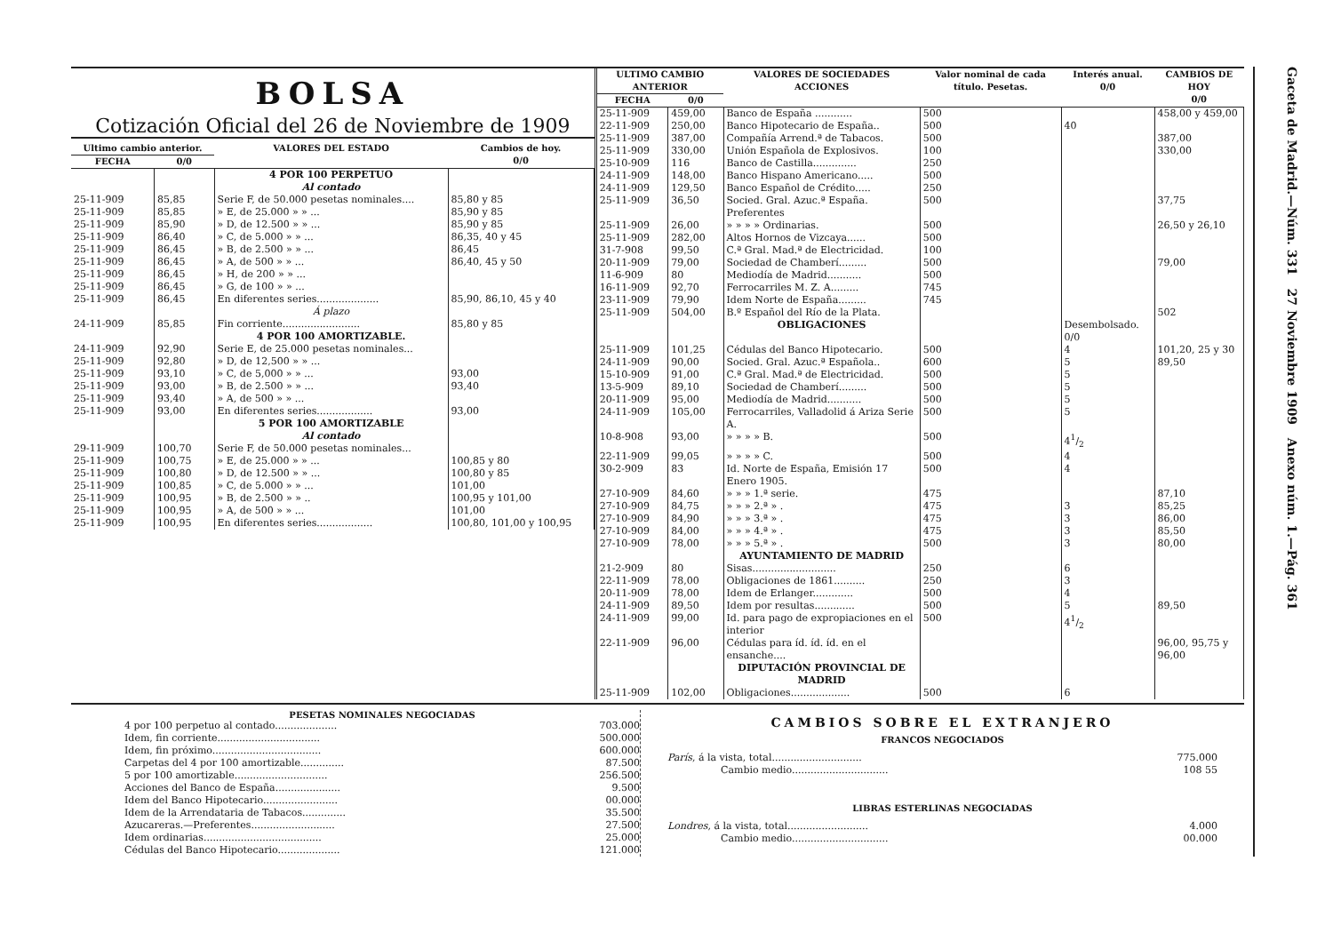BOLSA
Cotización Oficial del 26 de Noviembre de 1909
| Ultimo cambio anterior. | | VALORES DEL ESTADO | Cambios de hoy. 0/0 |
| --- | --- | --- | --- |
| FECHA | 0/0 | | |
| | | 4 POR 100 PERPETUO Al contado | |
| 25-11-909 | 85,85 | Serie F, de 50.000 pesetas nominales.... | 85,80 y 85 |
| 25-11-909 | 85,85 | » E, de 25.000 » » ... | 85,90 y 85 |
| 25-11-909 | 85,90 | » D, de 12.500 » » ... | 85,90 y 85 |
| 25-11-909 | 86,40 | » C, de 5.000 » » ... | 86,35, 40 y 45 |
| 25-11-909 | 86,45 | » B, de 2.500 » » ... | 86,45 |
| 25-11-909 | 86,45 | » A, de 500 » » ... | 86,40, 45 y 50 |
| 25-11-909 | 86,45 | » H, de 200 » » ... | |
| 25-11-909 | 86,45 | » G, de 100 » » ... | |
| 25-11-909 | 86,45 | En diferentes series.................... | 85,90, 86,10, 45 y 40 |
| | | Á plazo | |
| 24-11-909 | 85,85 | Fin corriente......................... | 85,80 y 85 |
| | | 4 POR 100 AMORTIZABLE. | |
| 24-11-909 | 92,90 | Serie E, de 25.000 pesetas nominales... | |
| 25-11-909 | 92,80 | » D, de 12,500 » » ... | |
| 25-11-909 | 93,10 | » C, de 5,000 » » ... | 93,00 |
| 25-11-909 | 93,00 | » B, de 2.500 » » ... | 93,40 |
| 25-11-909 | 93,40 | » A, de 500 » » ... | |
| 25-11-909 | 93,00 | En diferentes series.................. | 93,00 |
| | | 5 POR 100 AMORTIZABLE Al contado | |
| 29-11-909 | 100,70 | Serie F, de 50.000 pesetas nominales... | |
| 25-11-909 | 100,75 | » E, de 25.000 » » ... | 100,85 y 80 |
| 25-11-909 | 100,80 | » D, de 12.500 » » ... | 100,80 y 85 |
| 25-11-909 | 100,85 | » C, de 5.000 » » ... | 101,00 |
| 25-11-909 | 100,95 | » B, de 2.500 » » .. | 100,95 y 101,00 |
| 25-11-909 | 100,95 | » A, de 500 » » ... | 101,00 |
| 25-11-909 | 100,95 | En diferentes series.................. | 100,80, 101,00 y 100,95 |
| ULTIMO CAMBIO ANTERIOR | | VALORES DE SOCIEDADES ACCIONES | Valor nominal de cada título. Pesetas. | Interés anual. 0/0 | CAMBIOS DE HOY 0/0 |
| --- | --- | --- | --- | --- | --- |
| FECHA | 0/0 | | | | |
| 25-11-909 | 459,00 | Banco de España ............ | 500 | | 458,00 y 459,00 |
| 22-11-909 | 250,00 | Banco Hipotecario de España.. | 500 | 40 | |
| 25-11-909 | 387,00 | Compañía Arrend.ª de Tabacos. | 500 | | 387,00 |
| 25-11-909 | 330,00 | Unión Española de Explosivos. | 100 | | 330,00 |
| 25-10-909 | 116 | Banco de Castilla.............. | 250 | | |
| 24-11-909 | 148,00 | Banco Hispano Americano..... | 500 | | |
| 24-11-909 | 129,50 | Banco Español de Crédito..... | 250 | | |
| 25-11-909 | 36,50 | Socied. Gral. Azuc.ª España. Preferentes | 500 | | 37,75 |
| 25-11-909 | 26,00 | » » » » Ordinarias. | 500 | | 26,50 y 26,10 |
| 25-11-909 | 282,00 | Altos Hornos de Vizcaya...... | 500 | | |
| 31-7-908 | 99,50 | C.ª Gral. Mad.ª de Electricidad. | 100 | | |
| 20-11-909 | 79,00 | Sociedad de Chamberí......... | 500 | | 79,00 |
| 11-6-909 | 80 | Mediodía de Madrid........... | 500 | | |
| 16-11-909 | 92,70 | Ferrocarriles M. Z. A......... | 745 | | |
| 23-11-909 | 79,90 | Idem Norte de España......... | 745 | | |
| 25-11-909 | 504,00 | B.º Español del Río de la Plata. | | | 502 |
| | | OBLIGACIONES | | Desembolsado. 0/0 | |
| 25-11-909 | 101,25 | Cédulas del Banco Hipotecario. | 500 | 4 | 101,20, 25 y 30 |
| 24-11-909 | 90,00 | Socied. Gral. Azuc.ª Española.. | 600 | 5 | 89,50 |
| 15-10-909 | 91,00 | C.ª Gral. Mad.ª de Electricidad. | 500 | 5 | |
| 13-5-909 | 89,10 | Sociedad de Chamberí......... | 500 | 5 | |
| 20-11-909 | 95,00 | Mediodía de Madrid........... | 500 | 5 | |
| 24-11-909 | 105,00 | Ferrocarriles, Valladolid á Ariza Serie A. | 500 | 5 | |
| 10-8-908 | 93,00 | » » » » B. | 500 | 41/2 | |
| 22-11-909 | 99,05 | » » » » C. | 500 | 4 | |
| 30-2-909 | 83 | Id. Norte de España, Emisión 17 Enero 1905. | 500 | 4 | |
| 27-10-909 | 84,60 | » » » 1.ª serie. | 475 | | 87,10 |
| 27-10-909 | 84,75 | » » » 2.ª » . | 475 | 3 | 85,25 |
| 27-10-909 | 84,90 | » » » 3.ª » . | 475 | 3 | 86,00 |
| 27-10-909 | 84,00 | » » » 4.ª » . | 475 | 3 | 85,50 |
| 27-10-909 | 78,00 | » » » 5.ª » . | 500 | 3 | 80,00 |
| | | AYUNTAMIENTO DE MADRID | | | |
| 21-2-909 | 80 | Sisas........................... | 250 | 6 | |
| 22-11-909 | 78,00 | Obligaciones de 1861.......... | 250 | 3 | |
| 20-11-909 | 78,00 | Idem de Erlanger............. | 500 | 4 | |
| 24-11-909 | 89,50 | Idem por resultas............. | 500 | 5 | 89,50 |
| 24-11-909 | 99,00 | Id. para pago de expropiaciones en el interior | 500 | 41/2 | |
| 22-11-909 | 96,00 | Cédulas para íd. íd. íd. en el ensanche.... | | | 96,00, 95,75 y 96,00 |
| | | DIPUTACIÓN PROVINCIAL DE MADRID | | | |
| 25-11-909 | 102,00 | Obligaciones................... | 500 | 6 | |
PESETAS NOMINALES NEGOCIADAS
4 por 100 perpetuo al contado.................... 703.000
Idem, fin corriente................................. 500.000
Idem, fin próximo................................... 600.000
Carpetas del 4 por 100 amortizable.............. 87.500
5 por 100 amortizable.............................. 256.500
Acciones del Banco de España..................... 9.500
Idem del Banco Hipotecario........................ 00.000
Idem de la Arrendataria de Tabacos.............. 35.500
Azucareras.—Preferentes........................... 27.500
Idem ordinarias...................................... 25.000
Cédulas del Banco Hipotecario.................... 121.000
CAMBIOS SOBRE EL EXTRANJERO
FRANCOS NEGOCIADOS
París, á la vista, total............................. 775.000
Cambio medio............................... 108 55
LIBRAS ESTERLINAS NEGOCIADAS
Londres, á la vista, total.......................... 4.000
Cambio medio............................... 00.000
Gaceta de Madrid.—Núm. 331 27 Noviembre 1909 Anexo núm. 1.—Pág. 361